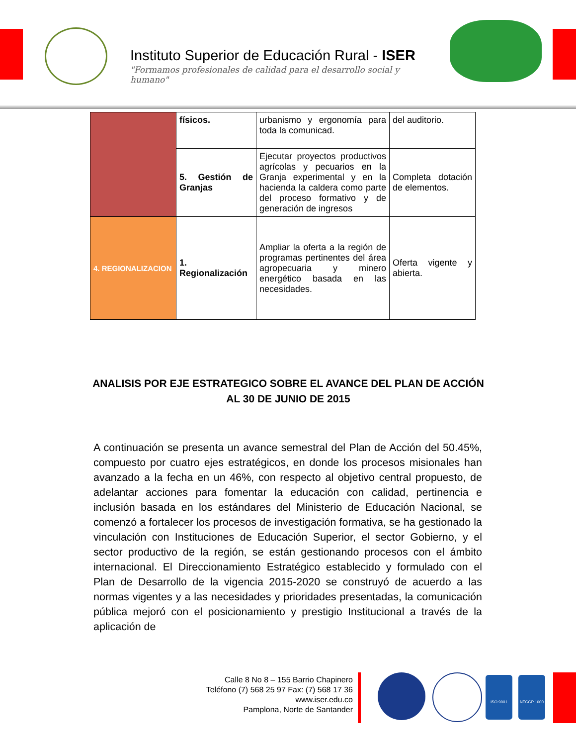Instituto Superior de Educación Rural - ISER
"Formamos profesionales de calidad para el desarrollo social y humano"
| | físicos. | urbanismo y ergonomía para toda la comunicad. | del auditorio. |
| | 5. Gestión de Granjas | Ejecutar proyectos productivos agrícolas y pecuarios en la Granja experimental y en la hacienda la caldera como parte del proceso formativo y de generación de ingresos | Completa dotación de elementos. |
| 4. REGIONALIZACION | 1. Regionalización | Ampliar la oferta a la región de programas pertinentes del área agropecuaria y minero energético basada en las necesidades. | Oferta vigente y abierta. |
ANALISIS POR EJE ESTRATEGICO SOBRE EL AVANCE DEL PLAN DE ACCIÓN AL 30 DE JUNIO DE 2015
A continuación se presenta un avance semestral del Plan de Acción del 50.45%, compuesto por cuatro ejes estratégicos, en donde los procesos misionales han avanzado a la fecha en un 46%, con respecto al objetivo central propuesto, de adelantar acciones para fomentar la educación con calidad, pertinencia e inclusión basada en los estándares del Ministerio de Educación Nacional, se comenzó a fortalecer los procesos de investigación formativa, se ha gestionado la vinculación con Instituciones de Educación Superior, el sector Gobierno, y el sector productivo de la región, se están gestionando procesos con el ámbito internacional. El Direccionamiento Estratégico establecido y formulado con el Plan de Desarrollo de la vigencia 2015-2020 se construyó de acuerdo a las normas vigentes y a las necesidades y prioridades presentadas, la comunicación pública mejoró con el posicionamiento y prestigio Institucional a través de la aplicación de
Calle 8 No 8 – 155 Barrio Chapinero
Teléfono (7) 568 25 97 Fax: (7) 568 17 36
www.iser.edu.co
Pamplona, Norte de Santander
ISO 9001 NTCGP 1000